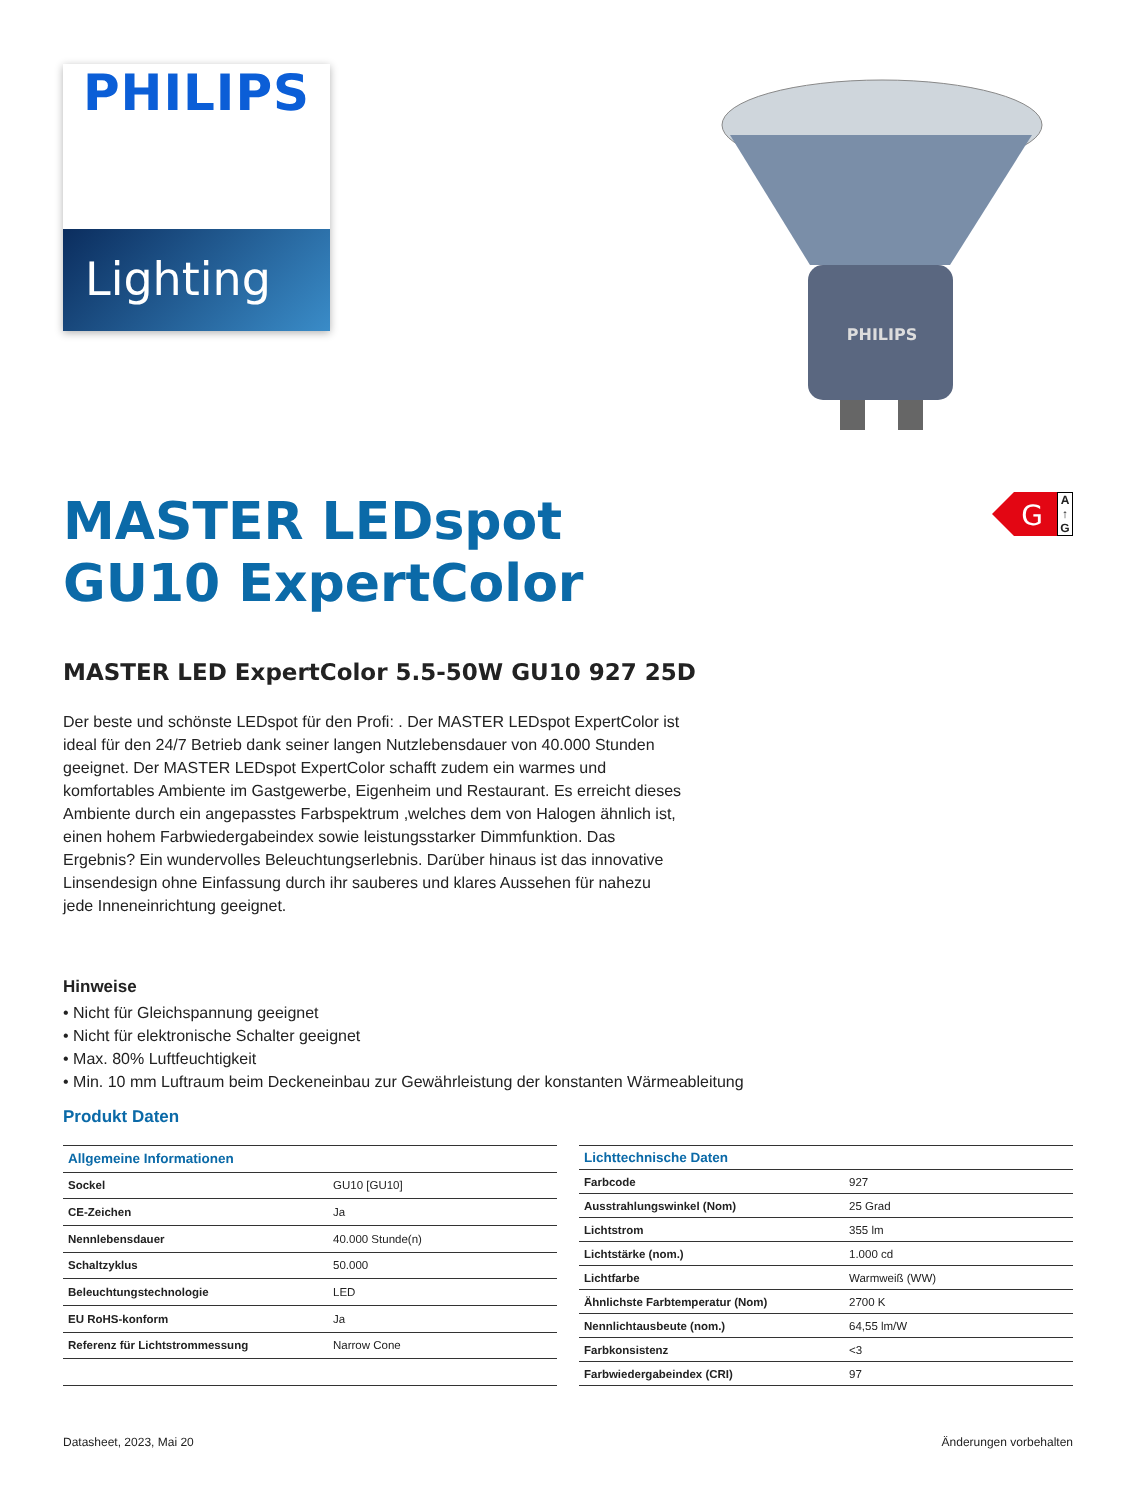PHILIPS
Lighting
PHILIPS
G
A ↑ G
MASTER LEDspot
GU10 ExpertColor
MASTER LED ExpertColor 5.5-50W GU10 927 25D
Der beste und schönste LEDspot für den Profi: . Der MASTER LEDspot ExpertColor ist ideal für den 24/7 Betrieb dank seiner langen Nutzlebensdauer von 40.000 Stunden geeignet. Der MASTER LEDspot ExpertColor schafft zudem ein warmes und komfortables Ambiente im Gastgewerbe, Eigenheim und Restaurant. Es erreicht dieses Ambiente durch ein angepasstes Farbspektrum ,welches dem von Halogen ähnlich ist, einen hohem Farbwiedergabeindex sowie leistungsstarker Dimmfunktion. Das Ergebnis? Ein wundervolles Beleuchtungserlebnis. Darüber hinaus ist das innovative Linsendesign ohne Einfassung durch ihr sauberes und klares Aussehen für nahezu jede Inneneinrichtung geeignet.
Hinweise
• Nicht für Gleichspannung geeignet
• Nicht für elektronische Schalter geeignet
• Max. 80% Luftfeuchtigkeit
• Min. 10 mm Luftraum beim Deckeneinbau zur Gewährleistung der konstanten Wärmeableitung
Produkt Daten
| Allgemeine Informationen | |
| --- | --- |
| Sockel | GU10 [GU10] |
| CE-Zeichen | Ja |
| Nennlebensdauer | 40.000 Stunde(n) |
| Schaltzyklus | 50.000 |
| Beleuchtungstechnologie | LED |
| EU RoHS-konform | Ja |
| Referenz für Lichtstrommessung | Narrow Cone |
| Lichttechnische Daten | |
| --- | --- |
| Farbcode | 927 |
| Ausstrahlungswinkel (Nom) | 25 Grad |
| Lichtstrom | 355 lm |
| Lichtstärke (nom.) | 1.000 cd |
| Lichtfarbe | Warmweiß (WW) |
| Ähnlichste Farbtemperatur (Nom) | 2700 K |
| Nennlichtausbeute (nom.) | 64,55 lm/W |
| Farbkonsistenz | <3 |
| Farbwiedergabeindex (CRI) | 97 |
Datasheet, 2023, Mai 20 Änderungen vorbehalten